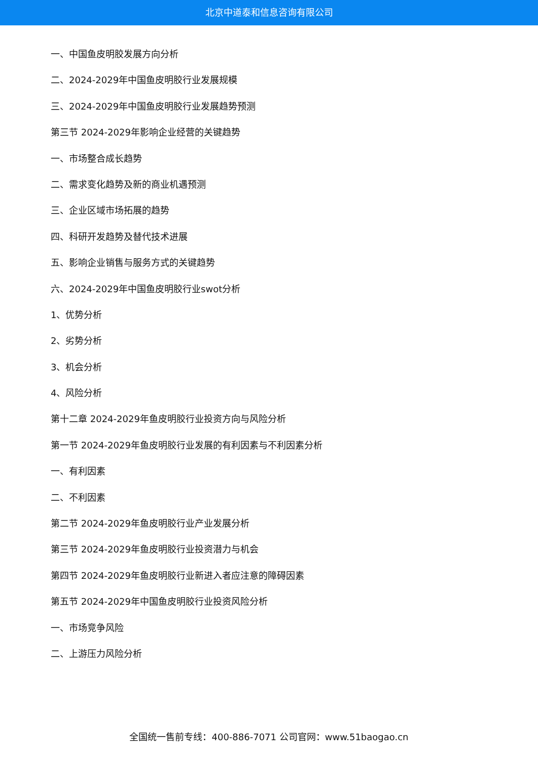北京中道泰和信息咨询有限公司
一、中国鱼皮明胶发展方向分析
二、2024-2029年中国鱼皮明胶行业发展规模
三、2024-2029年中国鱼皮明胶行业发展趋势预测
第三节 2024-2029年影响企业经营的关键趋势
一、市场整合成长趋势
二、需求变化趋势及新的商业机遇预测
三、企业区域市场拓展的趋势
四、科研开发趋势及替代技术进展
五、影响企业销售与服务方式的关键趋势
六、2024-2029年中国鱼皮明胶行业swot分析
1、优势分析
2、劣势分析
3、机会分析
4、风险分析
第十二章 2024-2029年鱼皮明胶行业投资方向与风险分析
第一节 2024-2029年鱼皮明胶行业发展的有利因素与不利因素分析
一、有利因素
二、不利因素
第二节 2024-2029年鱼皮明胶行业产业发展分析
第三节 2024-2029年鱼皮明胶行业投资潜力与机会
第四节 2024-2029年鱼皮明胶行业新进入者应注意的障碍因素
第五节 2024-2029年中国鱼皮明胶行业投资风险分析
一、市场竞争风险
二、上游压力风险分析
全国统一售前专线：400-886-7071 公司官网：www.51baogao.cn